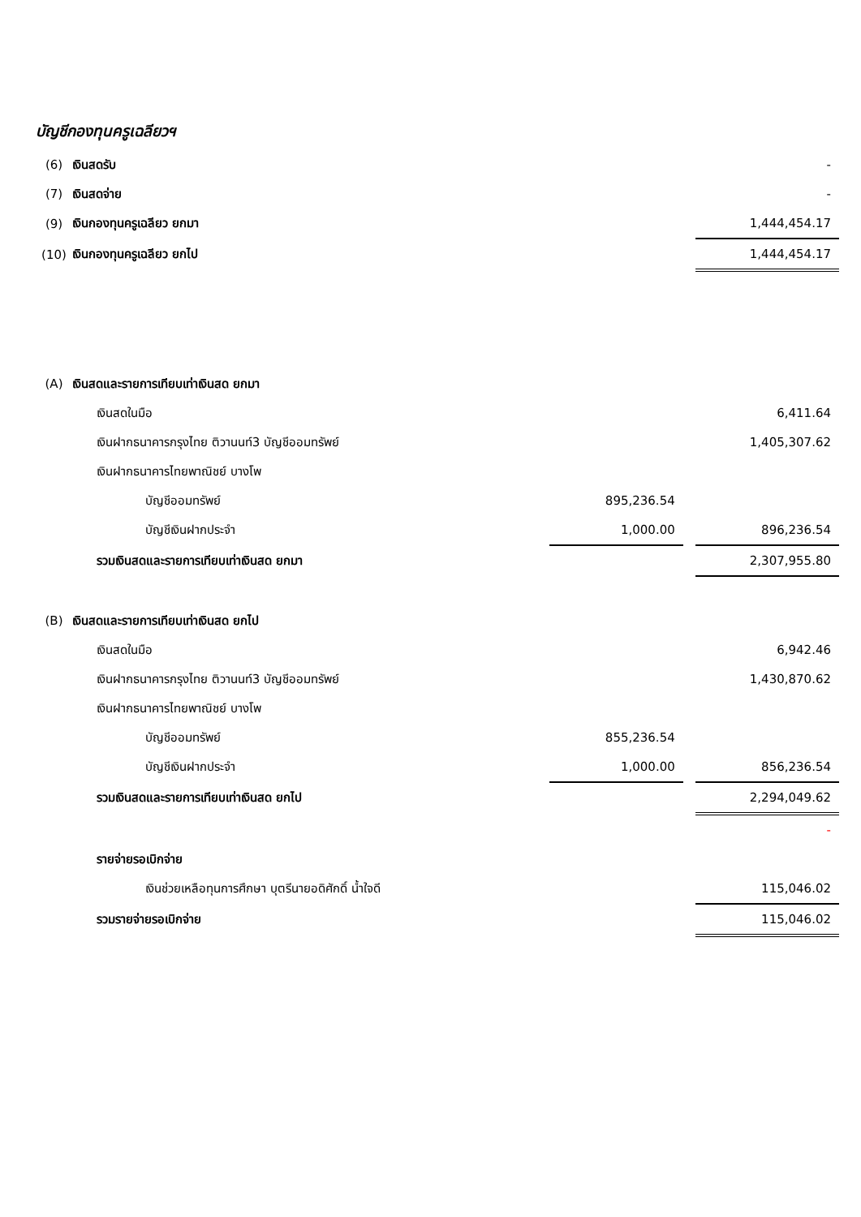บัญชีกองทุนครูเฉลียวฯ
| (6) | เงินสดรับ | | | - |
| (7) | เงินสดจ่าย | | | - |
| (9) | เงินกองทุนครูเฉลียว ยกมา | | | 1,444,454.17 |
| (10) | เงินกองทุนครูเฉลียว ยกไป | | | 1,444,454.17 |
| (A) | เงินสดและรายการเทียบเท่าเงินสด ยกมา | | | |
| | เงินสดในมือ | | | 6,411.64 |
| | เงินฝากธนาคารกรุงไทย ติวานนท์3 บัญชีออมทรัพย์ | | | 1,405,307.62 |
| | เงินฝากธนาคารไทยพาณิชย์ บางโพ | | | |
| | บัญชีออมทรัพย์ | 895,236.54 | | |
| | บัญชีเงินฝากประจำ | 1,000.00 | | 896,236.54 |
| | รวมเงินสดและรายการเทียบเท่าเงินสด ยกมา | | | 2,307,955.80 |
| (B) | เงินสดและรายการเทียบเท่าเงินสด ยกไป | | | |
| | เงินสดในมือ | | | 6,942.46 |
| | เงินฝากธนาคารกรุงไทย ติวานนท์3 บัญชีออมทรัพย์ | | | 1,430,870.62 |
| | เงินฝากธนาคารไทยพาณิชย์ บางโพ | | | |
| | บัญชีออมทรัพย์ | 855,236.54 | | |
| | บัญชีเงินฝากประจำ | 1,000.00 | | 856,236.54 |
| | รวมเงินสดและรายการเทียบเท่าเงินสด ยกไป | | | 2,294,049.62 |
| | | | | - |
| | รายจ่ายรอเบิกจ่าย | | | |
| | เงินช่วยเหลือทุนการศึกษา บุตรีนายอดิศักดิ์ น้ำใจดี | | | 115,046.02 |
| | รวมรายจ่ายรอเบิกจ่าย | | | 115,046.02 |